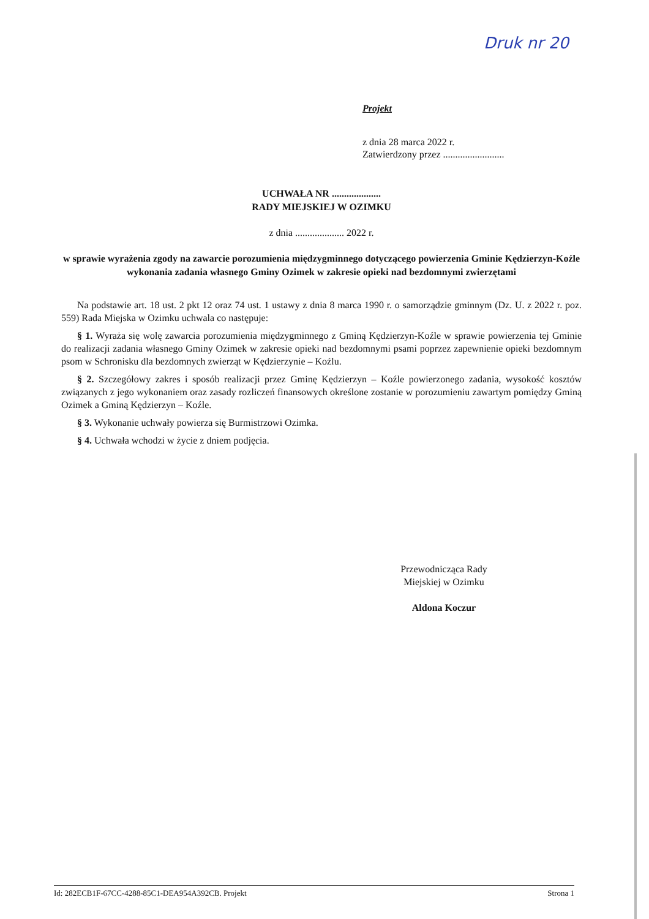Druk nr 20
Projekt
z dnia 28 marca 2022 r.
Zatwierdzony przez .........................
UCHWAŁA NR ....................
RADY MIEJSKIEJ W OZIMKU
z dnia .................... 2022 r.
w sprawie wyrażenia zgody na zawarcie porozumienia międzygminnego dotyczącego powierzenia Gminie Kędzierzyn-Koźle wykonania zadania własnego Gminy Ozimek w zakresie opieki nad bezdomnymi zwierzętami
Na podstawie art. 18 ust. 2 pkt 12 oraz 74 ust. 1 ustawy z dnia 8 marca 1990 r. o samorządzie gminnym (Dz. U. z 2022 r. poz. 559) Rada Miejska w Ozimku uchwala co następuje:
§ 1. Wyraża się wolę zawarcia porozumienia międzygminnego z Gminą Kędzierzyn-Koźle w sprawie powierzenia tej Gminie do realizacji zadania własnego Gminy Ozimek w zakresie opieki nad bezdomnymi psami poprzez zapewnienie opieki bezdomnym psom w Schronisku dla bezdomnych zwierząt w Kędzierzynie – Koźlu.
§ 2. Szczegółowy zakres i sposób realizacji przez Gminę Kędzierzyn – Koźle powierzonego zadania, wysokość kosztów związanych z jego wykonaniem oraz zasady rozliczeń finansowych określone zostanie w porozumieniu zawartym pomiędzy Gminą Ozimek a Gminą Kędzierzyn – Koźle.
§ 3. Wykonanie uchwały powierza się Burmistrzowi Ozimka.
§ 4. Uchwała wchodzi w życie z dniem podjęcia.
Przewodnicząca Rady
Miejskiej w Ozimku
Aldona Koczur
Id: 282ECB1F-67CC-4288-85C1-DEA954A392CB. Projekt Strona 1